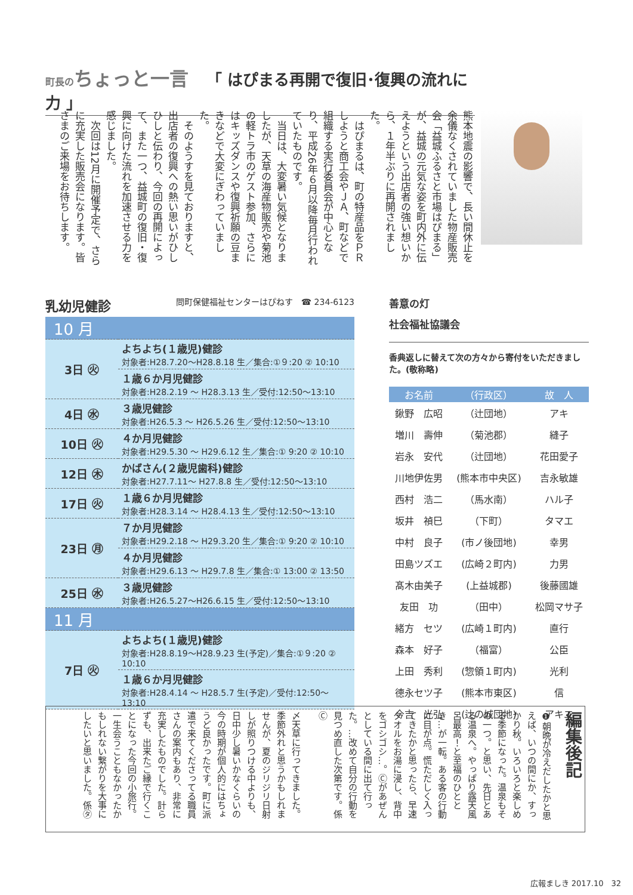町長の ちょっと一言 「 はぴまる再開で復旧･復興の流れに力 」
熊本地震の影響で、長い間休止を余儀なくされていました物産販売会「益城ふるさと市場はぴまる」が、益城の元気な姿を町内外に伝えようという出店者の強い想いから、１年半ぶりに再開されました。
　はぴまるは、町の特産品をＰＲしようと商工会やＪＡ、町などで組織する実行委員会が中心となり、平成26年６月以降毎月行われていたものです。
　当日は、大変暑い気候となりましたが、天草の海産物販売や菊池の軽トラ市のゲスト参加、さらにはキッズダンスや復興祈願の豆まきなどで大変にぎわっていました。
　そのようすを見ておりますと、出店者の復興への熱い思いがひしひしと伝わり、今回の再開によって、また一つ、益城町の復旧・復興に向けた流れを加速させる力を感じました。
　次回は12月に開催予定で、さらに充実した販売会になります。皆さまのご来場をお待ちします。
乳幼児健診 問町保健福祉センターはぴねす　☎ 234-6123
| 10 月 | |
| 3日 ㊋ | よちよち(１歳児)健診 対象者:H28.7.20〜H28.8.18 生／集合:①９:20 ② 10:10 |
| | １歳６か月児健診 対象者:H28.2.19 〜 H28.3.13 生／受付:12:50〜13:10 |
| 4日 ㊌ | ３歳児健診 対象者:H26.5.3 〜 H26.5.26 生／受付:12:50〜13:10 |
| 10日 ㊋ | ４か月児健診 対象者:H29.5.30 〜 H29.6.12 生／集合:① 9:20 ② 10:10 |
| 12日 ㊍ | かばさん(２歳児歯科)健診 対象者:H27.7.11〜 H27.8.8 生／受付:12:50〜13:10 |
| 17日 ㊋ | １歳６か月児健診 対象者:H28.3.14 〜 H28.4.13 生／受付:12:50〜13:10 |
| 23日 ㊊ | ７か月児健診 対象者:H29.2.18 〜 H29.3.20 生／集合:① 9:20 ② 10:10 |
| | ４か月児健診 対象者:H29.6.13 〜 H29.7.8 生／集合:① 13:00 ② 13:50 |
| 25日 ㊌ | ３歳児健診 対象者:H26.5.27〜H26.6.15 生／受付:12:50〜13:10 |
| 11 月 | |
| 7日 ㊋ | よちよち(１歳児)健診 対象者:H28.8.19〜H28.9.23 生(予定)／集合:①９:20 ② 10:10 |
| | １歳６か月児健診 対象者:H28.4.14 〜 H28.5.7 生(予定)／受付:12:50〜13:10 |
善意の灯
社会福祉協議会
香典返しに替えて次の方々から寄付をいただきました。(敬称略)
| お名前 | （行政区） | 故 人 |
| --- | --- | --- |
| 鍬野 広昭 | （辻団地） | アキ |
| 増川 壽伸 | （菊池郡） | 縫子 |
| 岩永 安代 | （辻団地） | 花田愛子 |
| 川地伊佐男 | (熊本市中央区) | 吉永敏雄 |
| 西村 浩二 | （馬水南） | ハル子 |
| 坂井 禎巳 | （下町） | タマエ |
| 中村 良子 | (市ノ後団地) | 幸男 |
| 田島ツズエ | (広崎２町内) | 力男 |
| 髙木由美子 | (上益城郡) | 後藤國雄 |
| 友田 功 | （田中） | 松岡マサ子 |
| 緒方 セツ | (広崎１町内) | 直行 |
| 森本 好子 | （福富） | 公臣 |
| 上田 秀利 | (惣領１町内) | 光利 |
| 德永セツ子 | (熊本市東区) | 信 |
| 今吉 光弘 | (辻の城団地) | アキエ |
編集後記
❶朝晩が冷えだしたかと思えば、いつの間にか、すっかり秋。いろいろと楽しめる季節になった。温泉もその一つ。と思い、先日とある温泉へ。やっぱり露天風呂最高！と至福のひととき…が一転。ある客の行動に目が点。慌ただしく入ってきたかと思ったら、早速タオルをお湯に浸し、背中をゴシゴシ…。Ⓒがあぜんとしている間に出て行った。…改めて自分の行動を見つめ直した次第です。係Ⓒ
〆天草に行ってきました。季節外れと思うかもしれませんが、夏のジリジリ日射しが照りつける中よりも、日中少し暑いかなくらいの今の時期が個人的にはちょうど良かったです。町に派遣で来てくださってる職員さんの案内もあり、非常に充実したものでした。計らずも、出来たご縁で行くことになった今回の小旅行。一生会うこともなかったかもしれない繋がりを大事にしたいと思いました。係㋟
広報ましき 2017.10　32